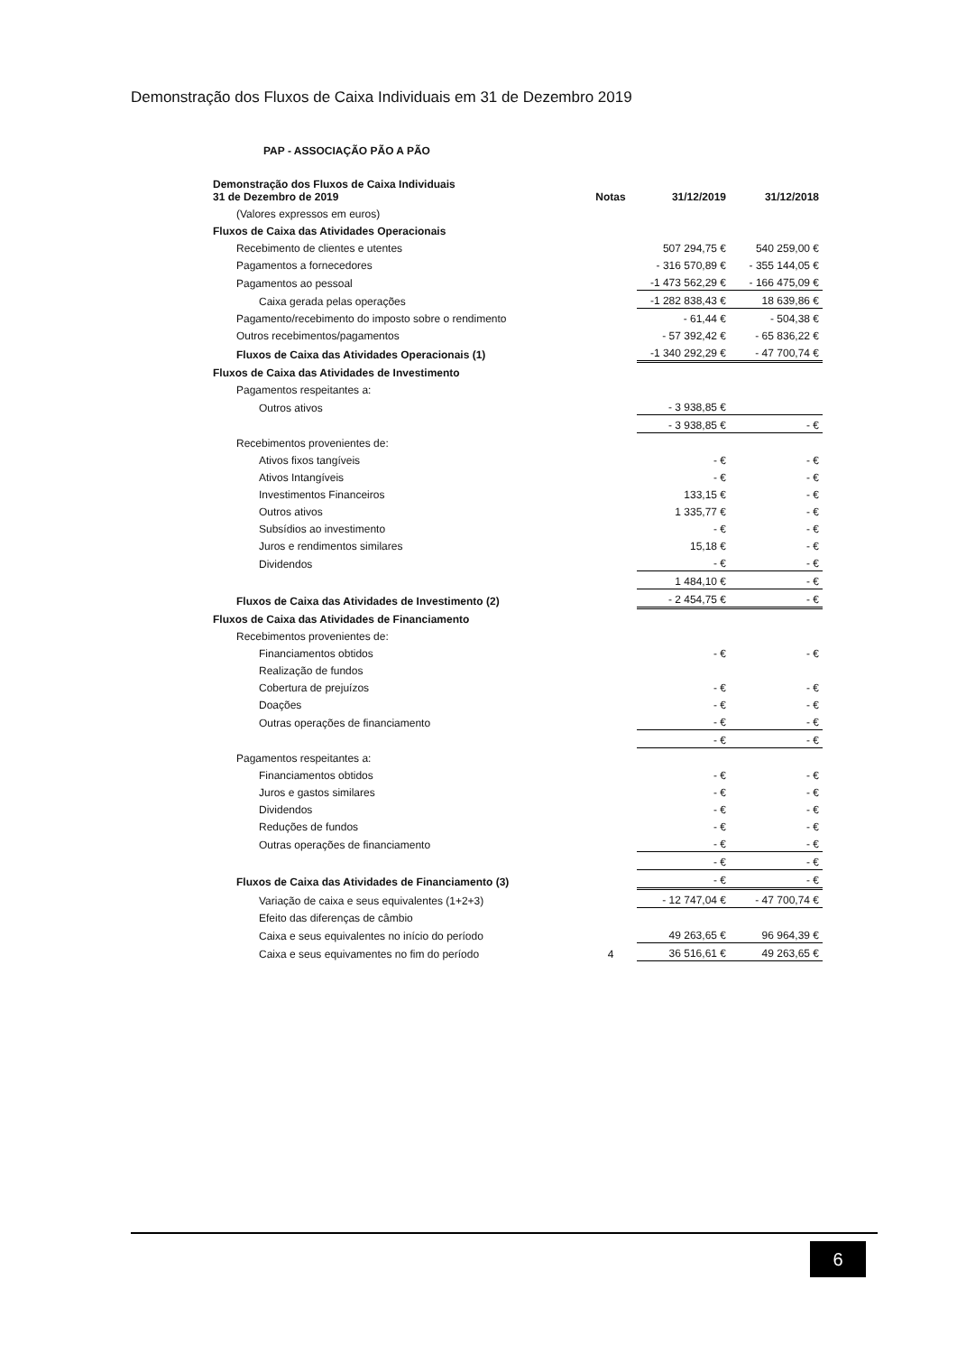Demonstração dos Fluxos de Caixa Individuais em 31 de Dezembro 2019
PAP - ASSOCIAÇÃO PÃO A PÃO
| Demonstração dos Fluxos de Caixa Individuais 31 de Dezembro de 2019 | Notas | 31/12/2019 | 31/12/2018 |
| --- | --- | --- | --- |
| (Valores expressos em euros) | | | |
| Fluxos de Caixa das Atividades Operacionais | | | |
| Recebimento de clientes e utentes | | 507 294,75 € | 540 259,00 € |
| Pagamentos a fornecedores | | - 316 570,89 € | - 355 144,05 € |
| Pagamentos ao pessoal | | -1 473 562,29 € | - 166 475,09 € |
| Caixa gerada pelas operações | | -1 282 838,43 € | 18 639,86 € |
| Pagamento/recebimento do imposto sobre o rendimento | | - 61,44 € | - 504,38 € |
| Outros recebimentos/pagamentos | | - 57 392,42 € | - 65 836,22 € |
| Fluxos de Caixa das Atividades Operacionais (1) | | -1 340 292,29 € | - 47 700,74 € |
| Fluxos de Caixa das Atividades de Investimento | | | |
| Pagamentos respeitantes a: | | | |
| Outros ativos | | - 3 938,85 € | |
| | | - 3 938,85 € | - € |
| Recebimentos provenientes de: | | | |
| Ativos fixos tangíveis | | - € | - € |
| Ativos Intangíveis | | - € | - € |
| Investimentos Financeiros | | 133,15 € | - € |
| Outros ativos | | 1 335,77 € | - € |
| Subsídios ao investimento | | - € | - € |
| Juros e rendimentos similares | | 15,18 € | - € |
| Dividendos | | - € | - € |
| | | 1 484,10 € | - € |
| Fluxos de Caixa das Atividades de Investimento (2) | | - 2 454,75 € | - € |
| Fluxos de Caixa das Atividades de Financiamento | | | |
| Recebimentos provenientes de: | | | |
| Financiamentos obtidos | | - € | - € |
| Realização de fundos | | | |
| Cobertura de prejuízos | | - € | - € |
| Doações | | - € | - € |
| Outras operações de financiamento | | - € | - € |
| | | - € | - € |
| Pagamentos respeitantes a: | | | |
| Financiamentos obtidos | | - € | - € |
| Juros e gastos similares | | - € | - € |
| Dividendos | | - € | - € |
| Reduções de fundos | | - € | - € |
| Outras operações de financiamento | | - € | - € |
| | | - € | - € |
| Fluxos de Caixa das Atividades de Financiamento (3) | | - € | - € |
| Variação de caixa e seus equivalentes (1+2+3) | | - 12 747,04 € | - 47 700,74 € |
| Efeito das diferenças de câmbio | | | |
| Caixa e seus equivalentes no início do período | | 49 263,65 € | 96 964,39 € |
| Caixa e seus equivamentes no fim do período | 4 | 36 516,61 € | 49 263,65 € |
6